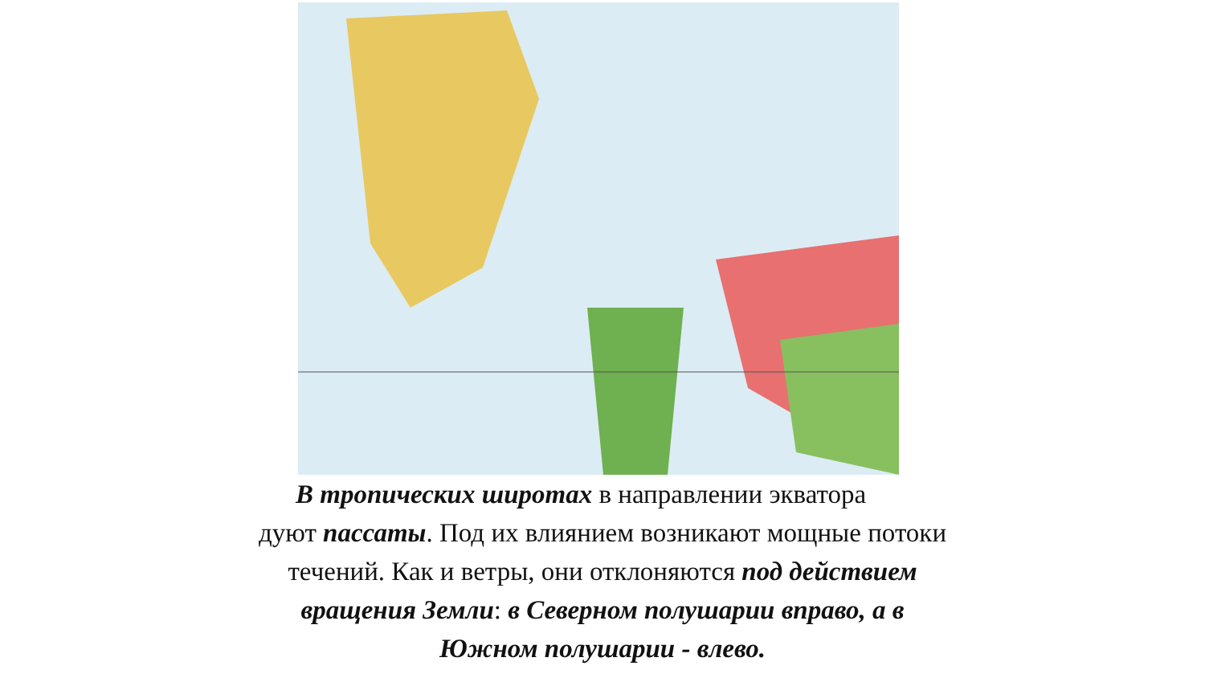В тропических широтах в направлении экватора
дуют пассаты. Под их влиянием возникают мощные потоки
течений. Как и ветры, они отклоняются под действием
вращения Земли: в Северном полушарии вправо, а в
Южном полушарии - влево.